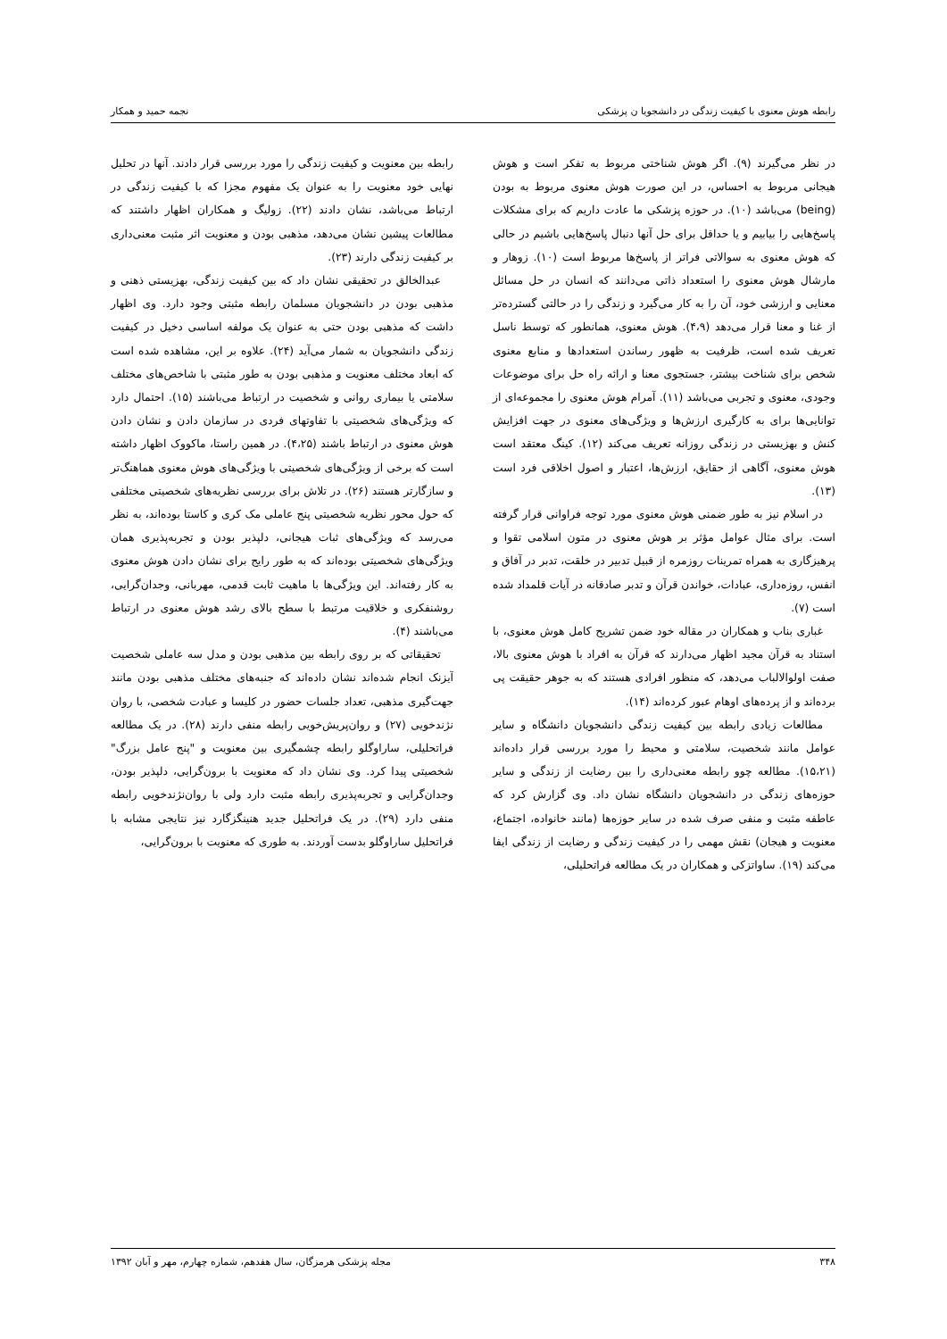رابطه هوش معنوی با کیفیت زندگی در دانشجویا ن پزشکی نجمه حمید و همکار
در نظر می‌گیرند (۹). اگر هوش شناختی مربوط به تفکر است و هوش هیجانی مربوط به احساس، در این صورت هوش معنوی مربوط به بودن (being) می‌باشد (۱۰). در حوزه پزشکی ما عادت داریم که برای مشکلات پاسخ‌هایی را بیابیم و یا حداقل برای حل آنها دنبال پاسخ‌هایی باشیم در حالی که هوش معنوی به سوالاتی فراتر از پاسخ‌ها مربوط است (۱۰). زوهار و مارشال هوش معنوی را استعداد ذاتی می‌دانند که انسان در حل مسائل معنایی و ارزشی خود، آن را به کار می‌گیرد و زندگی را در حالتی گسترده‌تر از غنا و معنا قرار می‌دهد (۴،۹). هوش معنوی، همانطور که توسط ناسل تعریف شده است، ظرفیت به ظهور رساندن استعدادها و منابع معنوی شخص برای شناخت بیشتر، جستجوی معنا و ارائه راه حل برای موضوعات وجودی، معنوی و تجربی می‌باشد (۱۱). آمرام هوش معنوی را مجموعه‌ای از توانایی‌ها برای به کارگیری ارزش‌ها و ویژگی‌های معنوی در جهت افزایش کنش و بهزیستی در زندگی روزانه تعریف می‌کند (۱۲). کینگ معتقد است هوش معنوی، آگاهی از حقایق، ارزش‌ها، اعتبار و اصول اخلاقی فرد است (۱۳).
در اسلام نیز به طور ضمنی هوش معنوی مورد توجه فراوانی قرار گرفته است. برای مثال عوامل مؤثر بر هوش معنوی در متون اسلامی تقوا و پرهیزگاری به همراه تمرینات روزمره از قبیل تدبیر در خلقت، تدبر در آفاق و انفس، روزه‌داری، عبادات، خواندن قرآن و تدبر صادقانه در آیات قلمداد شده است (۷).
غباری بناب و همکاران در مقاله خود ضمن تشریح کامل هوش معنوی، با استناد به قرآن مجید اظهار می‌دارند که قرآن به افراد با هوش معنوی بالا، صفت اولوالالباب می‌دهد، که منظور افرادی هستند که به جوهر حقیقت پی برده‌اند و از پرده‌های اوهام عبور کرده‌اند (۱۴).
مطالعات زیادی رابطه بین کیفیت زندگی دانشجویان دانشگاه و سایر عوامل مانند شخصیت، سلامتی و محیط را مورد بررسی قرار داده‌اند (۱۵،۲۱). مطالعه چوو رابطه معنی‌داری را بین رضایت از زندگی و سایر حوزه‌های زندگی در دانشجویان دانشگاه نشان داد. وی گزارش کرد که عاطفه مثبت و منفی صرف شده در سایر حوزه‌ها (مانند خانواده، اجتماع، معنویت و هیجان) نقش مهمی را در کیفیت زندگی و رضایت از زندگی ایفا می‌کند (۱۹). ساواتزکی و همکاران در یک مطالعه فراتحلیلی،
رابطه بین معنویت و کیفیت زندگی را مورد بررسی قرار دادند. آنها در تحلیل نهایی خود معنویت را به عنوان یک مفهوم مجزا که با کیفیت زندگی در ارتباط می‌باشد، نشان دادند (۲۲). زولیگ و همکاران اظهار داشتند که مطالعات پیشین نشان می‌دهد، مذهبی بودن و معنویت اثر مثبت معنی‌داری بر کیفیت زندگی دارند (۲۳).
عبدالخالق در تحقیقی نشان داد که بین کیفیت زندگی، بهزیستی ذهنی و مذهبی بودن در دانشجویان مسلمان رابطه مثبتی وجود دارد. وی اظهار داشت که مذهبی بودن حتی به عنوان یک مولفه اساسی دخیل در کیفیت زندگی دانشجویان به شمار می‌آید (۲۴). علاوه بر این، مشاهده شده است که ابعاد مختلف معنویت و مذهبی بودن به طور مثبتی با شاخص‌های مختلف سلامتی یا بیماری روانی و شخصیت در ارتباط می‌باشند (۱۵). احتمال دارد که ویژگی‌های شخصیتی با تفاوتهای فردی در سازمان دادن و نشان دادن هوش معنوی در ارتباط باشند (۴،۲۵). در همین راستا، ماکووک اظهار داشته است که برخی از ویژگی‌های شخصیتی با ویژگی‌های هوش معنوی هماهنگ‌تر و سازگارتر هستند (۲۶). در تلاش برای بررسی نظریه‌های شخصیتی مختلفی که حول محور نظریه شخصیتی پنج عاملی مک کری و کاستا بوده‌اند، به نظر می‌رسد که ویژگی‌های ثبات هیجانی، دلپذیر بودن و تجربه‌پذیری همان ویژگی‌های شخصیتی بوده‌اند که به طور رایج برای نشان دادن هوش معنوی به کار رفته‌اند. این ویژگی‌ها با ماهیت ثابت قدمی، مهربانی، وجدان‌گرایی، روشنفکری و خلاقیت مرتبط با سطح بالای رشد هوش معنوی در ارتباط می‌باشند (۴).
تحقیقاتی که بر روی رابطه بین مذهبی بودن و مدل سه عاملی شخصیت آیزنک انجام شده‌اند نشان داده‌اند که جنبه‌های مختلف مذهبی بودن مانند جهت‌گیری مذهبی، تعداد جلسات حضور در کلیسا و عبادت شخصی، با روان نژندخویی (۲۷) و روان‌پریش‌خویی رابطه منفی دارند (۲۸). در یک مطالعه فراتحلیلی، ساراوگلو رابطه چشمگیری بین معنویت و "پنج عامل بزرگ" شخصیتی پیدا کرد. وی نشان داد که معنویت با برون‌گرایی، دلپذیر بودن، وجدان‌گرایی و تجربه‌پذیری رابطه مثبت دارد ولی با روان‌نژندخویی رابطه منفی دارد (۲۹). در یک فراتحلیل جدید هنینگزگارد نیز نتایجی مشابه با فراتحلیل ساراوگلو بدست آوردند. به طوری که معنویت با برون‌گرایی،
۳۴۸ مجله پزشکی هرمزگان، سال هفدهم، شماره چهارم، مهر و آبان ۱۳۹۲